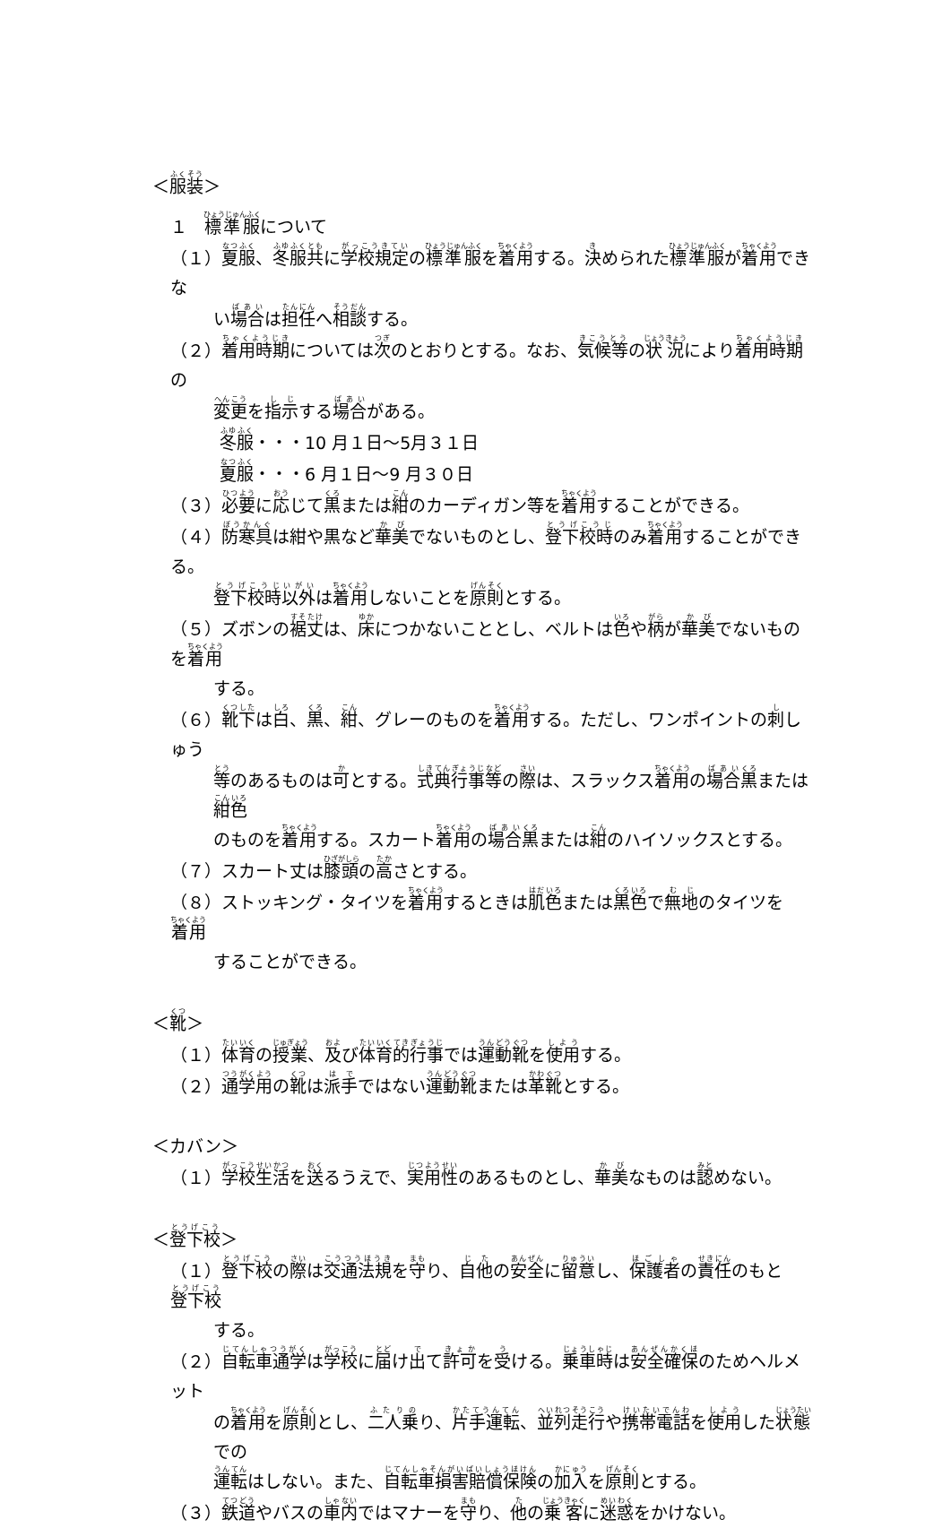＜服装＞
１　標準服について
（１）夏服、冬服共に学校規定の標準服を着用する。決められた標準服が着用できな
い場合は担任へ相談する。
（２）着用時期については次のとおりとする。なお、気候等の状況により着用時期の
変更を指示する場合がある。
冬服・・・10 月１日～5月３１日
夏服・・・6 月１日～9 月３０日
（３）必要に応じて黒または紺のカーディガン等を着用することができる。
（４）防寒具は紺や黒など華美でないものとし、登下校時のみ着用することができる。
登下校時以外は着用しないことを原則とする。
（５）ズボンの裾丈は、床につかないこととし、ベルトは色や柄が華美でないものを着用
する。
（６）靴下は白、黒、紺、グレーのものを着用する。ただし、ワンポイントの刺しゅう
等のあるものは可とする。式典行事等の際は、スラックス着用の場合黒または紺色
のものを着用する。スカート着用の場合黒または紺のハイソックスとする。
（７）スカート丈は膝頭の高さとする。
（８）ストッキング・タイツを着用するときは肌色または黒色で無地のタイツを着用
することができる。
＜靴＞
（１）体育の授業、及び体育的行事では運動靴を使用する。
（２）通学用の靴は派手ではない運動靴または革靴とする。
＜カバン＞
（１）学校生活を送るうえで、実用性のあるものとし、華美なものは認めない。
＜登下校＞
（１）登下校の際は交通法規を守り、自他の安全に留意し、保護者の責任のもと登下校
する。
（２）自転車通学は学校に届け出て許可を受ける。乗車時は安全確保のためヘルメット
の着用を原則とし、二人乗り、片手運転、並列走行や携帯電話を使用した状態での
運転はしない。また、自転車損害賠償保険の加入を原則とする。
（３）鉄道やバスの車内ではマナーを守り、他の乗客に迷惑をかけない。